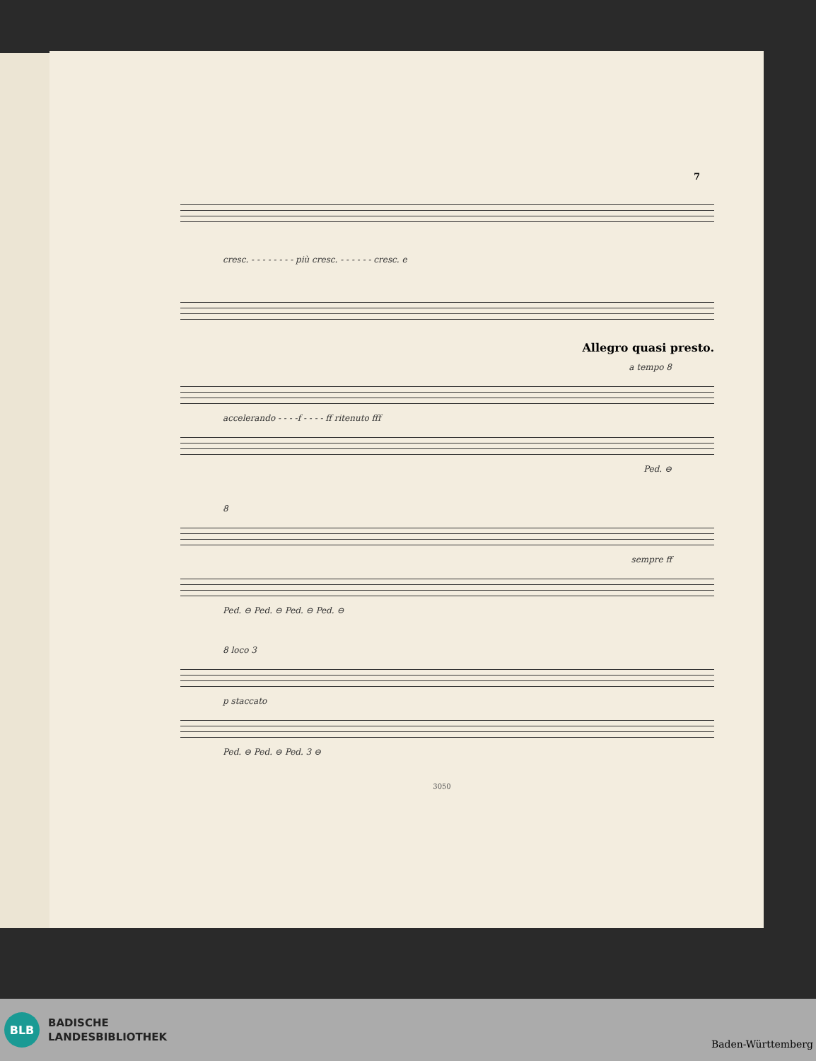7
cresc. - - - - - - - - più cresc. - - - - - - cresc. e
Allegro quasi presto.
a tempo 8
accelerando - - - -f - - - - ff ritenuto fff
Ped. ⊖
8
sempre ff
Ped. ⊖ Ped. ⊖ Ped. ⊖ Ped. ⊖
8 loco 3
p staccato
Ped. ⊖ Ped. ⊖ Ped. 3 ⊖
3050
BLB
BADISCHE
LANDESBIBLIOTHEK
Baden-Württemberg